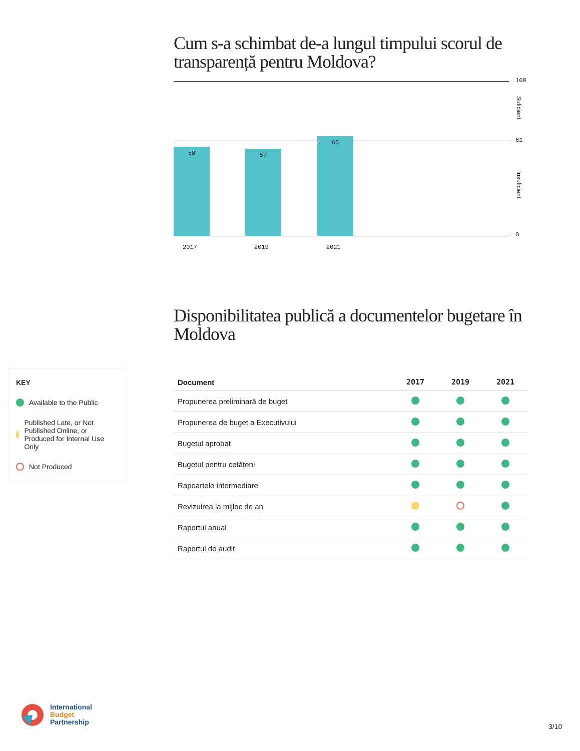Cum s-a schimbat de-a lungul timpului scorul de transparență pentru Moldova?
58 57 65
2017 2019 2021
100
Suficient
61
Insuficient
0
Disponibilitatea publică a documentelor bugetare în Moldova
| Document | 2017 | 2019 | 2021 |
| --- | --- | --- | --- |
| Propunerea preliminară de buget | | | |
| Propunerea de buget a Executivului | | | |
| Bugetul aprobat | | | |
| Bugetul pentru cetățeni | | | |
| Rapoartele intermediare | | | |
| Revizuirea la mijloc de an | | | |
| Raportul anual | | | |
| Raportul de audit | | | |
KEY
Available to the Public
Published Late, or Not Published Online, or Produced for Internal Use Only
Not Produced
International
Budget
Partnership
3/10